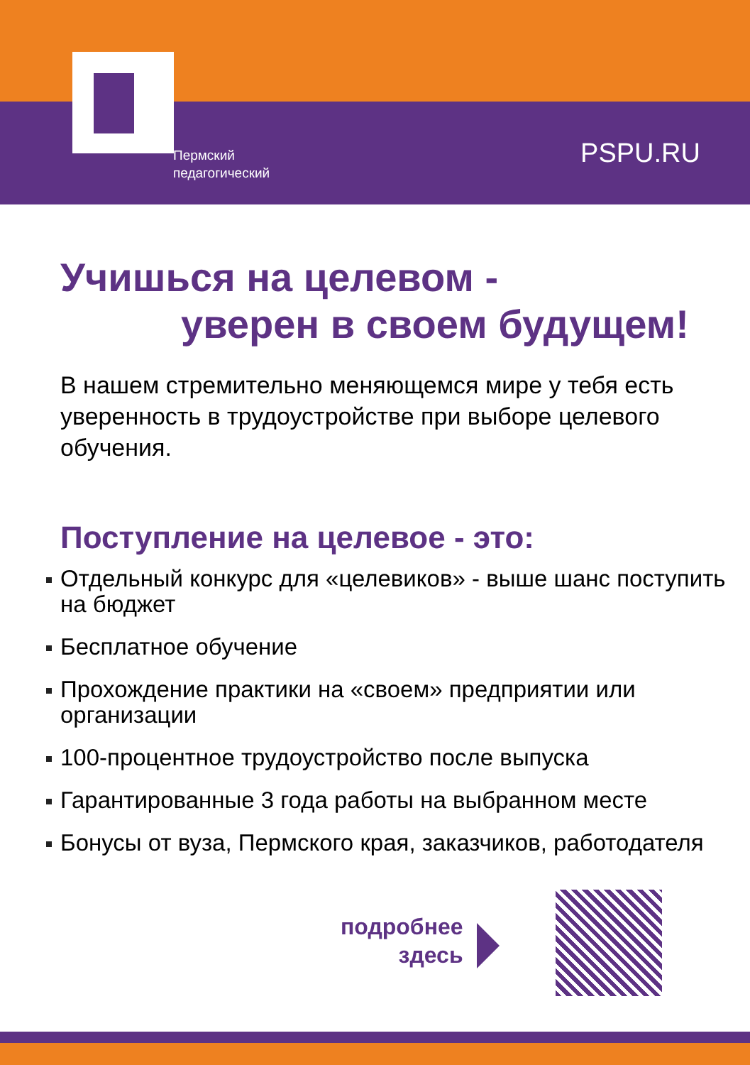Пермский
педагогический
PSPU.RU
Учишься на целевом -
уверен в своем будущем!
В нашем стремительно меняющемся мире у тебя есть уверенность в трудоустройстве при выборе целевого обучения.
Поступление на целевое - это:
Отдельный конкурс для «целевиков» - выше шанс поступить на бюджет
Бесплатное обучение
Прохождение практики на «своем» предприятии или организации
100-процентное трудоустройство после выпуска
Гарантированные 3 года работы на выбранном месте
Бонусы от вуза, Пермского края, заказчиков, работодателя
подробнее
здесь